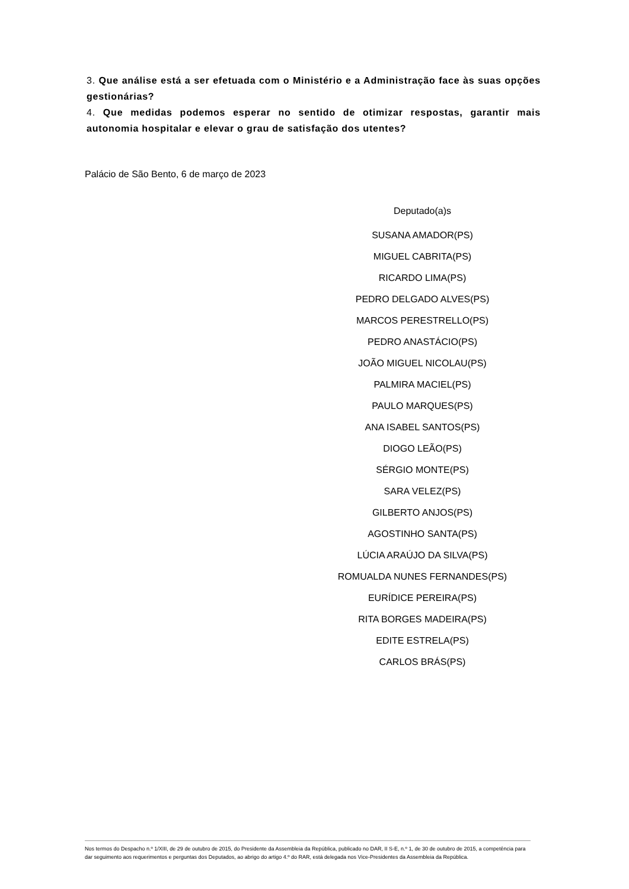3. Que análise está a ser efetuada com o Ministério e a Administração face às suas opções gestionárias?
4. Que medidas podemos esperar no sentido de otimizar respostas, garantir mais autonomia hospitalar e elevar o grau de satisfação dos utentes?
Palácio de São Bento, 6 de março de 2023
Deputado(a)s
SUSANA AMADOR(PS)
MIGUEL CABRITA(PS)
RICARDO LIMA(PS)
PEDRO DELGADO ALVES(PS)
MARCOS PERESTRELLO(PS)
PEDRO ANASTÁCIO(PS)
JOÃO MIGUEL NICOLAU(PS)
PALMIRA MACIEL(PS)
PAULO MARQUES(PS)
ANA ISABEL SANTOS(PS)
DIOGO LEÃO(PS)
SÉRGIO MONTE(PS)
SARA VELEZ(PS)
GILBERTO ANJOS(PS)
AGOSTINHO SANTA(PS)
LÚCIA ARAÚJO DA SILVA(PS)
ROMUALDA NUNES FERNANDES(PS)
EURÍDICE PEREIRA(PS)
RITA BORGES MADEIRA(PS)
EDITE ESTRELA(PS)
CARLOS BRÁS(PS)
Nos termos do Despacho n.º 1/XIII, de 29 de outubro de 2015, do Presidente da Assembleia da República, publicado no DAR, II S-E, n.º 1, de 30 de outubro de 2015, a competência para dar seguimento aos requerimentos e perguntas dos Deputados, ao abrigo do artigo 4.º do RAR, está delegada nos Vice-Presidentes da Assembleia da República.